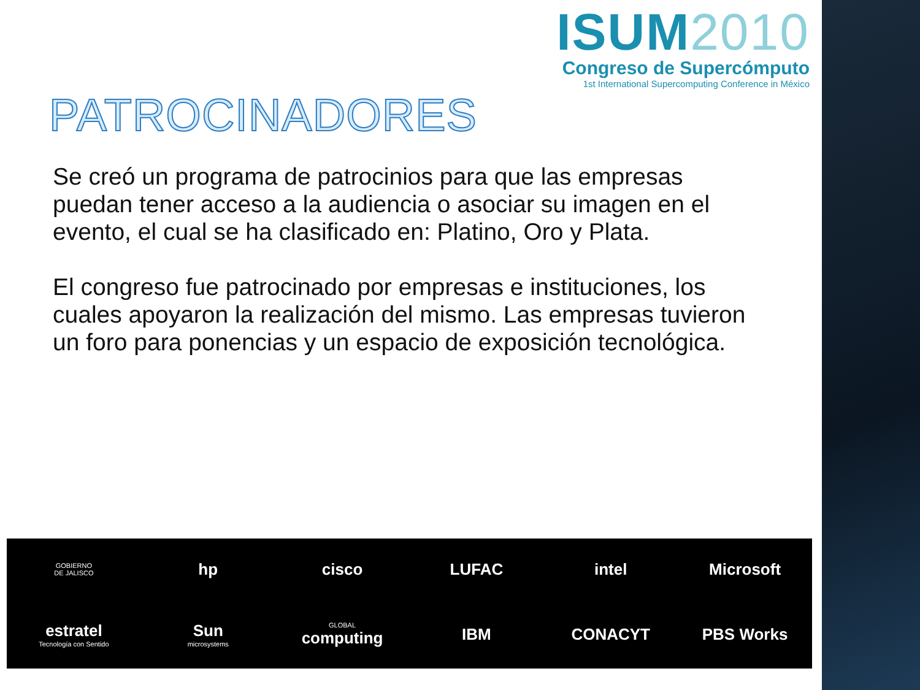ISUM2010
Congreso de Supercómputo
1st International Supercomputing Conference in México
PATROCINADORES
Se creó un programa de patrocinios para que las empresas puedan tener acceso a la audiencia o asociar su imagen en el evento, el cual se ha clasificado en: Platino, Oro y Plata.
El congreso fue patrocinado por empresas e instituciones, los cuales apoyaron la realización del mismo. Las empresas tuvieron un foro para ponencias y un espacio de exposición tecnológica.
GOBIERNO
DE JALISCO
hp
cisco
LUFAC
intel
Microsoft
estratel
Tecnología con Sentido
Sun
microsystems
GLOBAL
computing
IBM
CONACYT
PBS Works